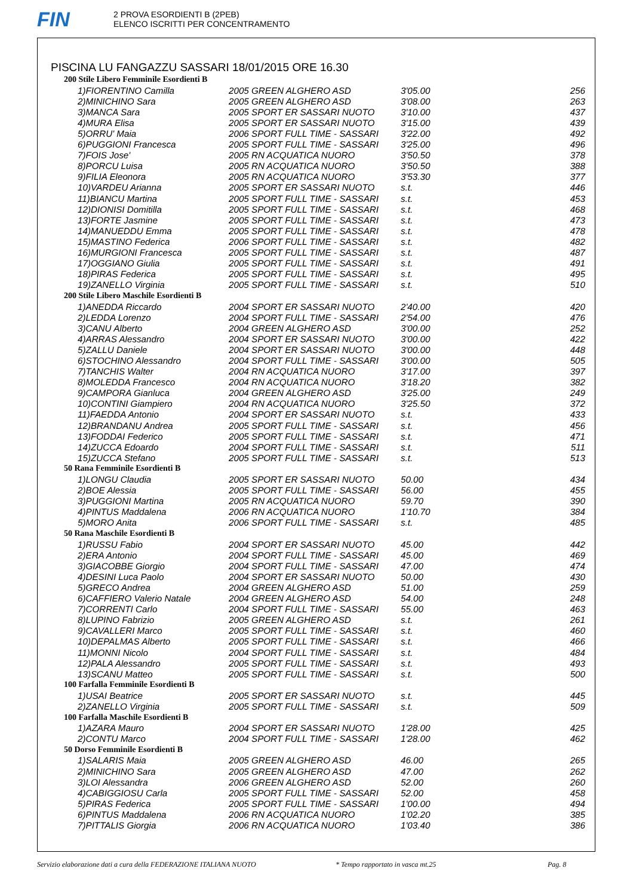FIN
2 PROVA ESORDIENTI B (2PEB)
ELENCO ISCRITTI PER CONCENTRAMENTO
PISCINA LU FANGAZZU SASSARI 18/01/2015 ORE 16.30
| 200 Stile Libero Femminile Esordienti B | | | |
| 1)FIORENTINO Camilla | 2005 GREEN ALGHERO ASD | 3'05.00 | 256 |
| 2)MINICHINO Sara | 2005 GREEN ALGHERO ASD | 3'08.00 | 263 |
| 3)MANCA Sara | 2005 SPORT ER SASSARI NUOTO | 3'10.00 | 437 |
| 4)MURA Elisa | 2005 SPORT ER SASSARI NUOTO | 3'15.00 | 439 |
| 5)ORRU' Maia | 2006 SPORT FULL TIME - SASSARI | 3'22.00 | 492 |
| 6)PUGGIONI Francesca | 2005 SPORT FULL TIME - SASSARI | 3'25.00 | 496 |
| 7)FOIS Jose' | 2005 RN ACQUATICA NUORO | 3'50.50 | 378 |
| 8)PORCU Luisa | 2005 RN ACQUATICA NUORO | 3'50.50 | 388 |
| 9)FILIA Eleonora | 2005 RN ACQUATICA NUORO | 3'53.30 | 377 |
| 10)VARDEU Arianna | 2005 SPORT ER SASSARI NUOTO | s.t. | 446 |
| 11)BIANCU Martina | 2005 SPORT FULL TIME - SASSARI | s.t. | 453 |
| 12)DIONISI Domitilla | 2005 SPORT FULL TIME - SASSARI | s.t. | 468 |
| 13)FORTE Jasmine | 2005 SPORT FULL TIME - SASSARI | s.t. | 473 |
| 14)MANUEDDU Emma | 2005 SPORT FULL TIME - SASSARI | s.t. | 478 |
| 15)MASTINO Federica | 2006 SPORT FULL TIME - SASSARI | s.t. | 482 |
| 16)MURGIONI Francesca | 2005 SPORT FULL TIME - SASSARI | s.t. | 487 |
| 17)OGGIANO Giulia | 2005 SPORT FULL TIME - SASSARI | s.t. | 491 |
| 18)PIRAS Federica | 2005 SPORT FULL TIME - SASSARI | s.t. | 495 |
| 19)ZANELLO Virginia | 2005 SPORT FULL TIME - SASSARI | s.t. | 510 |
| 200 Stile Libero Maschile Esordienti B | | | |
| 1)ANEDDA Riccardo | 2004 SPORT ER SASSARI NUOTO | 2'40.00 | 420 |
| 2)LEDDA Lorenzo | 2004 SPORT FULL TIME - SASSARI | 2'54.00 | 476 |
| 3)CANU Alberto | 2004 GREEN ALGHERO ASD | 3'00.00 | 252 |
| 4)ARRAS Alessandro | 2004 SPORT ER SASSARI NUOTO | 3'00.00 | 422 |
| 5)ZALLU Daniele | 2004 SPORT ER SASSARI NUOTO | 3'00.00 | 448 |
| 6)STOCHINO Alessandro | 2004 SPORT FULL TIME - SASSARI | 3'00.00 | 505 |
| 7)TANCHIS Walter | 2004 RN ACQUATICA NUORO | 3'17.00 | 397 |
| 8)MOLEDDA Francesco | 2004 RN ACQUATICA NUORO | 3'18.20 | 382 |
| 9)CAMPORA Gianluca | 2004 GREEN ALGHERO ASD | 3'25.00 | 249 |
| 10)CONTINI Giampiero | 2004 RN ACQUATICA NUORO | 3'25.50 | 372 |
| 11)FAEDDA Antonio | 2004 SPORT ER SASSARI NUOTO | s.t. | 433 |
| 12)BRANDANU Andrea | 2005 SPORT FULL TIME - SASSARI | s.t. | 456 |
| 13)FODDAI Federico | 2005 SPORT FULL TIME - SASSARI | s.t. | 471 |
| 14)ZUCCA Edoardo | 2004 SPORT FULL TIME - SASSARI | s.t. | 511 |
| 15)ZUCCA Stefano | 2005 SPORT FULL TIME - SASSARI | s.t. | 513 |
| 50 Rana Femminile Esordienti B | | | |
| 1)LONGU Claudia | 2005 SPORT ER SASSARI NUOTO | 50.00 | 434 |
| 2)BOE Alessia | 2005 SPORT FULL TIME - SASSARI | 56.00 | 455 |
| 3)PUGGIONI Martina | 2005 RN ACQUATICA NUORO | 59.70 | 390 |
| 4)PINTUS Maddalena | 2006 RN ACQUATICA NUORO | 1'10.70 | 384 |
| 5)MORO Anita | 2006 SPORT FULL TIME - SASSARI | s.t. | 485 |
| 50 Rana Maschile Esordienti B | | | |
| 1)RUSSU Fabio | 2004 SPORT ER SASSARI NUOTO | 45.00 | 442 |
| 2)ERA Antonio | 2004 SPORT FULL TIME - SASSARI | 45.00 | 469 |
| 3)GIACOBBE Giorgio | 2004 SPORT FULL TIME - SASSARI | 47.00 | 474 |
| 4)DESINI Luca Paolo | 2004 SPORT ER SASSARI NUOTO | 50.00 | 430 |
| 5)GRECO Andrea | 2004 GREEN ALGHERO ASD | 51.00 | 259 |
| 6)CAFFIERO Valerio Natale | 2004 GREEN ALGHERO ASD | 54.00 | 248 |
| 7)CORRENTI Carlo | 2004 SPORT FULL TIME - SASSARI | 55.00 | 463 |
| 8)LUPINO Fabrizio | 2005 GREEN ALGHERO ASD | s.t. | 261 |
| 9)CAVALLERI Marco | 2005 SPORT FULL TIME - SASSARI | s.t. | 460 |
| 10)DEPALMAS Alberto | 2005 SPORT FULL TIME - SASSARI | s.t. | 466 |
| 11)MONNI Nicolo | 2004 SPORT FULL TIME - SASSARI | s.t. | 484 |
| 12)PALA Alessandro | 2005 SPORT FULL TIME - SASSARI | s.t. | 493 |
| 13)SCANU Matteo | 2005 SPORT FULL TIME - SASSARI | s.t. | 500 |
| 100 Farfalla Femminile Esordienti B | | | |
| 1)USAI Beatrice | 2005 SPORT ER SASSARI NUOTO | s.t. | 445 |
| 2)ZANELLO Virginia | 2005 SPORT FULL TIME - SASSARI | s.t. | 509 |
| 100 Farfalla Maschile Esordienti B | | | |
| 1)AZARA Mauro | 2004 SPORT ER SASSARI NUOTO | 1'28.00 | 425 |
| 2)CONTU Marco | 2004 SPORT FULL TIME - SASSARI | 1'28.00 | 462 |
| 50 Dorso Femminile Esordienti B | | | |
| 1)SALARIS Maia | 2005 GREEN ALGHERO ASD | 46.00 | 265 |
| 2)MINICHINO Sara | 2005 GREEN ALGHERO ASD | 47.00 | 262 |
| 3)LOI Alessandra | 2006 GREEN ALGHERO ASD | 52.00 | 260 |
| 4)CABIGGIOSU Carla | 2005 SPORT FULL TIME - SASSARI | 52.00 | 458 |
| 5)PIRAS Federica | 2005 SPORT FULL TIME - SASSARI | 1'00.00 | 494 |
| 6)PINTUS Maddalena | 2006 RN ACQUATICA NUORO | 1'02.20 | 385 |
| 7)PITTALIS Giorgia | 2006 RN ACQUATICA NUORO | 1'03.40 | 386 |
Servizio elaborazione dati a cura della FEDERAZIONE ITALIANA NUOTO * Tempo rapportato in vasca mt.25 Pag. 8